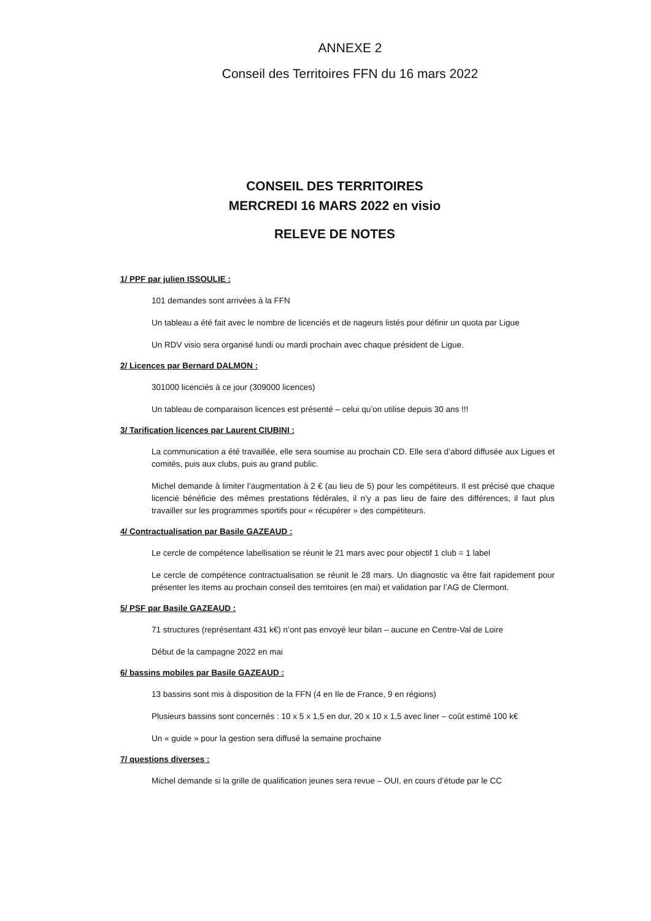ANNEXE 2
Conseil des Territoires FFN du 16 mars 2022
CONSEIL DES TERRITOIRES
MERCREDI 16 MARS 2022 en visio
RELEVE DE NOTES
1/ PPF par julien ISSOULIE :
101 demandes sont arrivées à la FFN
Un tableau a été fait avec le nombre de licenciés et de nageurs listés pour définir un quota par Ligue
Un RDV visio sera organisé lundi ou mardi prochain avec chaque président de Ligue.
2/ Licences par Bernard DALMON :
301000 licenciés à ce jour (309000 licences)
Un tableau de comparaison licences est présenté – celui qu’on utilise depuis 30 ans !!!
3/ Tarification licences par Laurent CIUBINI :
La communication a été travaillée, elle sera soumise au prochain CD. Elle sera d’abord diffusée aux Ligues et comités, puis aux clubs, puis au grand public.
Michel demande à limiter l’augmentation à 2 € (au lieu de 5) pour les compétiteurs. Il est précisé que chaque licencié bénéficie des mêmes prestations fédérales, il n’y a pas lieu de faire des différences, il faut plus travailler sur les programmes sportifs pour « récupérer » des compétiteurs.
4/ Contractualisation par Basile GAZEAUD :
Le cercle de compétence labellisation se réunit le 21 mars avec pour objectif 1 club = 1 label
Le cercle de compétence contractualisation se réunit le 28 mars. Un diagnostic va être fait rapidement pour présenter les items au prochain conseil des territoires (en mai) et validation par l’AG de Clermont.
5/ PSF par Basile GAZEAUD :
71 structures (représentant 431 k€) n’ont pas envoyé leur bilan – aucune en Centre-Val de Loire
Début de la campagne 2022 en mai
6/ bassins mobiles par Basile GAZEAUD :
13 bassins sont mis à disposition de la FFN (4 en Ile de France, 9 en régions)
Plusieurs bassins sont concernés : 10 x 5 x 1,5 en dur, 20 x 10 x 1,5 avec liner – coût estimé 100 k€
Un « guide » pour la gestion sera diffusé la semaine prochaine
7/ questions diverses :
Michel demande si la grille de qualification jeunes sera revue – OUI, en cours d’étude par le CC